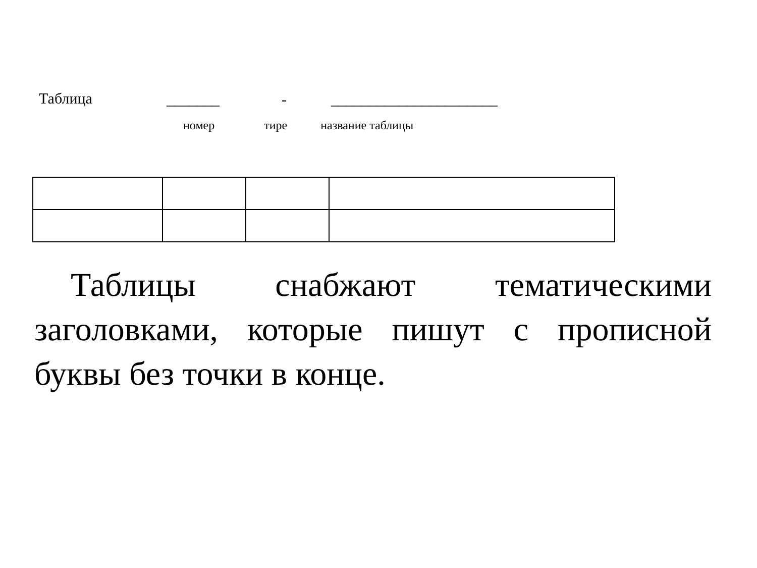Таблица _______ - ______________________
номер тире название таблицы
Таблицы снабжают тематическими заголовками, которые пишут с прописной буквы без точки в конце.